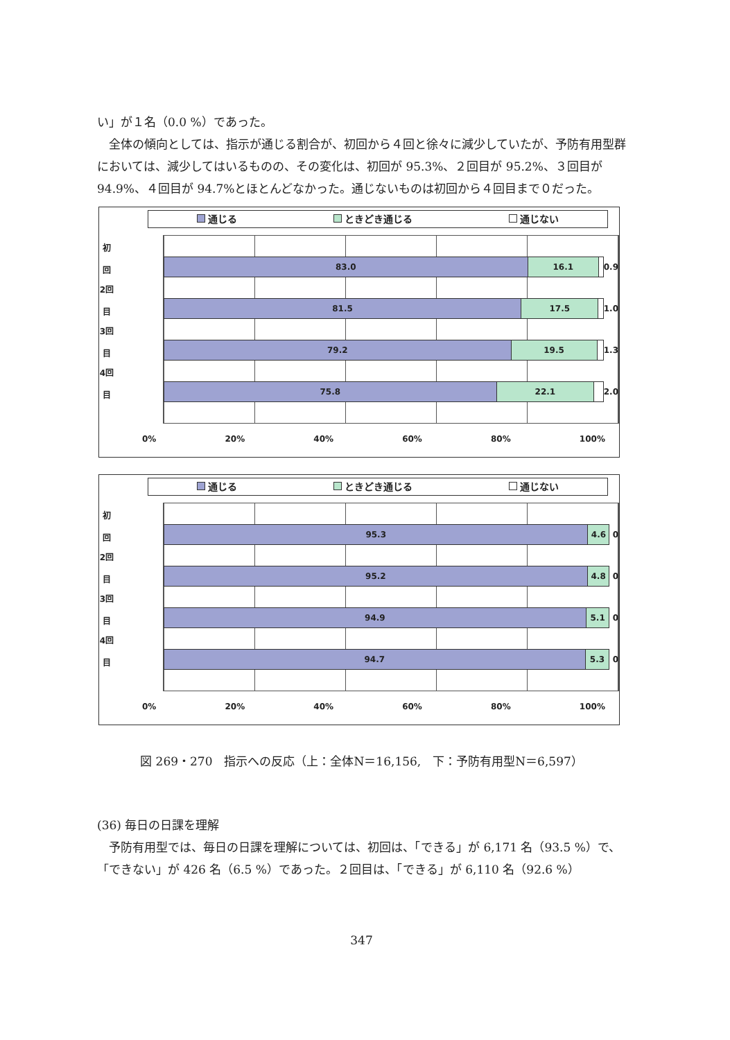い」が１名（0.0 %）であった。
　全体の傾向としては、指示が通じる割合が、初回から４回と徐々に減少していたが、予防有用型群においては、減少してはいるものの、その変化は、初回が 95.3%、２回目が 95.2%、３回目が 94.9%、４回目が 94.7%とほとんどなかった。通じないものは初回から４回目まで０だった。
通じる ときどき通じる 通じない
初回
2回目
3回目
4回目
83.0 16.1
0.9
81.5 17.5
1.0
79.2 19.5
1.3
75.8 22.1
2.0
0% 20% 40% 60% 80% 100%
通じる ときどき通じる 通じない
初回
2回目
3回目
4回目
95.3 4.6
0
95.2 4.8
0
94.9 5.1
0
94.7 5.3
0
0% 20% 40% 60% 80% 100%
図 269・270　指示への反応（上：全体N＝16,156,　下：予防有用型N＝6,597）
(36) 毎日の日課を理解
　予防有用型では、毎日の日課を理解については、初回は、「できる」が 6,171 名（93.5 %）で、「できない」が 426 名（6.5 %）であった。２回目は、「できる」が 6,110 名（92.6 %）
347